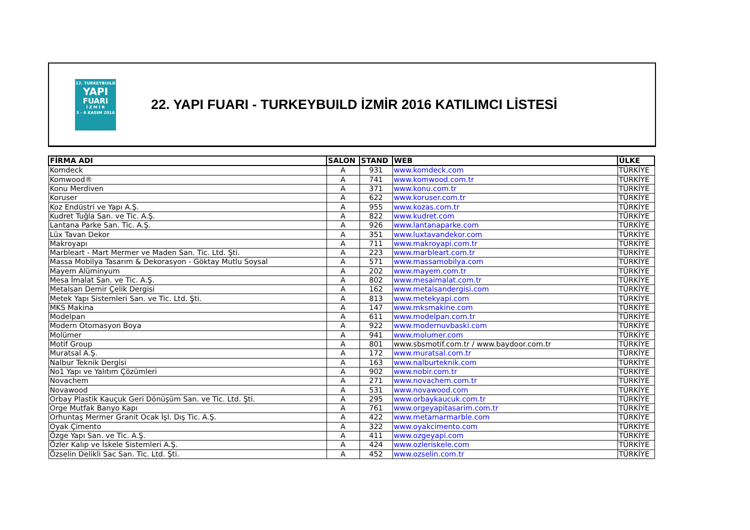22. TURKEYBUILD
YAPI
FUARI
İ Z M İ R
3 - 6 KASIM 2016
22. YAPI FUARI - TURKEYBUILD İZMİR 2016 KATILIMCI LİSTESİ
| FİRMA ADI | SALON | STAND | WEB | ÜLKE |
| --- | --- | --- | --- | --- |
| Komdeck | A | 931 | www.komdeck.com | TÜRKİYE |
| Komwood® | A | 741 | www.komwood.com.tr | TÜRKİYE |
| Konu Merdiven | A | 371 | www.konu.com.tr | TÜRKİYE |
| Koruser | A | 622 | www.koruser.com.tr | TÜRKİYE |
| Koz Endüstri ve Yapı A.Ş. | A | 955 | www.kozas.com.tr | TÜRKİYE |
| Kudret Tuğla San. ve Tic. A.Ş. | A | 822 | www.kudret.com | TÜRKİYE |
| Lantana Parke San. Tic. A.Ş. | A | 926 | www.lantanaparke.com | TÜRKİYE |
| Lüx Tavan Dekor | A | 351 | www.luxtavandekor.com | TÜRKİYE |
| Makroyapı | A | 711 | www.makroyapi.com.tr | TÜRKİYE |
| Marbleart - Mart Mermer ve Maden San. Tic. Ltd. Şti. | A | 223 | www.marbleart.com.tr | TÜRKİYE |
| Massa Mobilya Tasarım & Dekorasyon - Göktay Mutlu Soysal | A | 571 | www.massamobilya.com | TÜRKİYE |
| Mayem Alüminyum | A | 202 | www.mayem.com.tr | TÜRKİYE |
| Mesa İmalat San. ve Tic. A.Ş. | A | 802 | www.mesaimalat.com.tr | TÜRKİYE |
| Metalsan Demir Çelik Dergisi | A | 162 | www.metalsandergisi.com | TÜRKİYE |
| Metek Yapı Sistemleri San. ve Tic. Ltd. Şti. | A | 813 | www.metekyapi.com | TÜRKİYE |
| MKS Makina | A | 147 | www.mksmakine.com | TÜRKİYE |
| Modelpan | A | 611 | www.modelpan.com.tr | TÜRKİYE |
| Modern Otomasyon Boya | A | 922 | www.modernuvbaski.com | TÜRKİYE |
| Molümer | A | 941 | www.molumer.com | TÜRKİYE |
| Motif Group | A | 801 | www.sbsmotif.com.tr / www.baydoor.com.tr | TÜRKİYE |
| Muratsal A.Ş. | A | 172 | www.muratsal.com.tr | TÜRKİYE |
| Nalbur Teknik Dergisi | A | 163 | www.nalburteknik.com | TÜRKİYE |
| No1 Yapı ve Yalıtım Çözümleri | A | 902 | www.nobir.com.tr | TÜRKİYE |
| Novachem | A | 271 | www.novachem.com.tr | TÜRKİYE |
| Novawood | A | 531 | www.novawood.com | TÜRKİYE |
| Orbay Plastik Kauçuk Geri Dönüşüm San. ve Tic. Ltd. Şti. | A | 295 | www.orbaykaucuk.com.tr | TÜRKİYE |
| Orge Mutfak Banyo Kapı | A | 761 | www.orgeyapitasarim.com.tr | TÜRKİYE |
| Orhuntaş Mermer Granit Ocak İşl. Dış Tic. A.Ş. | A | 422 | www.metamarmarble.com | TÜRKİYE |
| Oyak Çimento | A | 322 | www.oyakcimento.com | TÜRKİYE |
| Özge Yapı San. ve Tic. A.Ş. | A | 411 | www.ozgeyapi.com | TÜRKİYE |
| Özler Kalıp ve İskele Sistemleri A.Ş. | A | 424 | www.ozleriskele.com | TÜRKİYE |
| Özselin Delikli Sac San. Tic. Ltd. Şti. | A | 452 | www.ozselin.com.tr | TÜRKİYE |